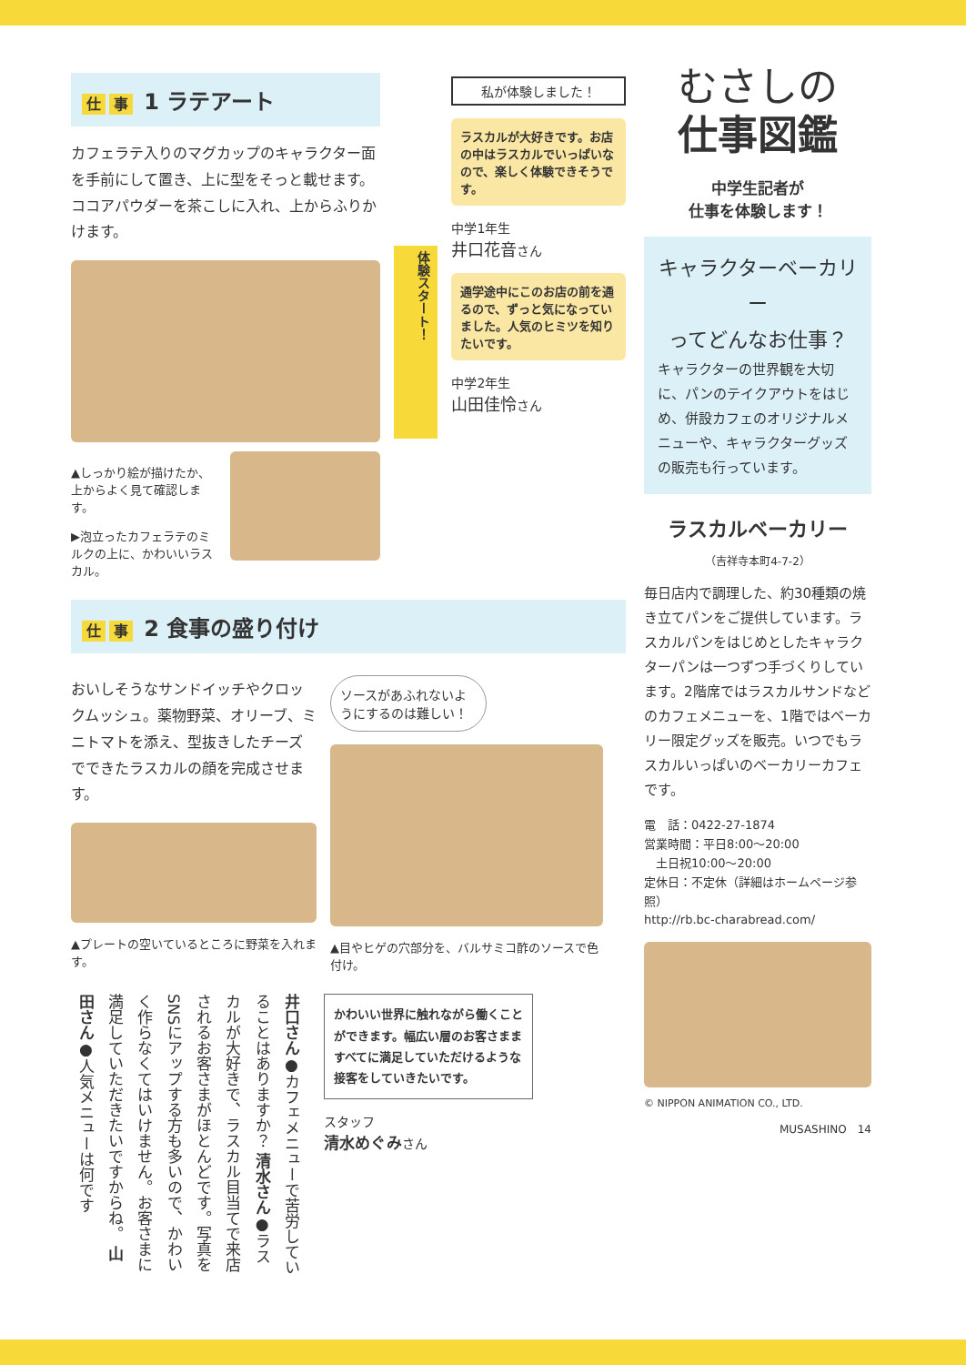仕事 1 ラテアート
カフェラテ入りのマグカップのキャラクター面を手前にして置き、上に型をそっと載せます。ココアパウダーを茶こしに入れ、上からふりかけます。
▲しっかり絵が描けたか、上からよく見て確認します。
▶泡立ったカフェラテのミルクの上に、かわいいラスカル。
体験スタート！
私が体験しました！
ラスカルが大好きです。お店の中はラスカルでいっぱいなので、楽しく体験できそうです。
中学1年生
井口花音さん
通学途中にこのお店の前を通るので、ずっと気になっていました。人気のヒミツを知りたいです。
中学2年生
山田佳怜さん
仕事 2 食事の盛り付け
おいしそうなサンドイッチやクロックムッシュ。薬物野菜、オリーブ、ミニトマトを添え、型抜きしたチーズでできたラスカルの顔を完成させます。
▲プレートの空いているところに野菜を入れます。
ソースがあふれないようにするのは難しい！
▲目やヒゲの穴部分を、バルサミコ酢のソースで色付け。
井口さん●カフェメニューで苦労していることはありますか？ 清水さん●ラスカルが大好きで、ラスカル目当てで来店されるお客さまがほとんどです。写真をSNSにアップする方も多いので、かわいく作らなくてはいけません。お客さまに満足していただきたいですからね。 山田さん●人気メニューは何です
かわいい世界に触れながら働くことができます。幅広い層のお客さまますべてに満足していただけるような接客をしていきたいです。
スタッフ
清水めぐみさん
むさしの
仕事図鑑
中学生記者が
仕事を体験します！
キャラクターベーカリー
ってどんなお仕事？
キャラクターの世界観を大切に、パンのテイクアウトをはじめ、併設カフェのオリジナルメニューや、キャラクターグッズの販売も行っています。
ラスカルベーカリー
（吉祥寺本町4-7-2）
毎日店内で調理した、約30種類の焼き立てパンをご提供しています。ラスカルパンをはじめとしたキャラクターパンは一つずつ手づくりしています。2階席ではラスカルサンドなどのカフェメニューを、1階ではベーカリー限定グッズを販売。いつでもラスカルいっぱいのベーカリーカフェです。
電　話：0422-27-1874
営業時間：平日8:00～20:00
　土日祝10:00～20:00
定休日：不定休（詳細はホームページ参照）
http://rb.bc-charabread.com/
© NIPPON ANIMATION CO., LTD.
MUSASHINO　14